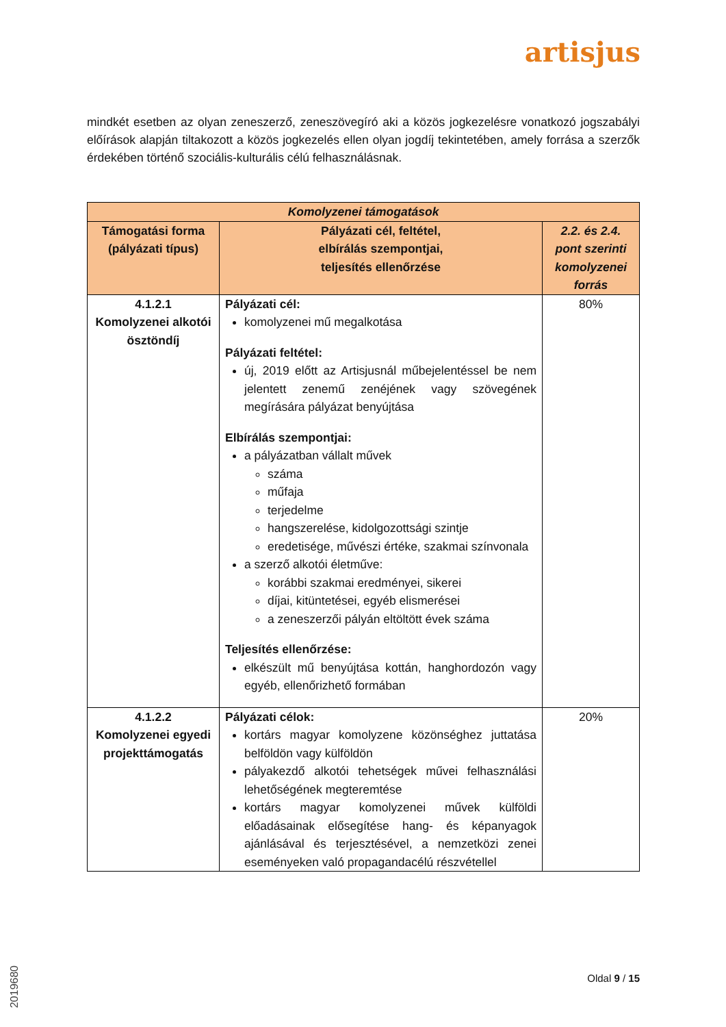artisjus
mindkét esetben az olyan zeneszerző, zeneszövegíró aki a közös jogkezelésre vonatkozó jogszabályi előírások alapján tiltakozott a közös jogkezelés ellen olyan jogdíj tekintetében, amely forrása a szerzők érdekében történő szociális-kulturális célú felhasználásnak.
| Komolyzenei támogatások | | |
| --- | --- | --- |
| Támogatási forma (pályázati típus) | Pályázati cél, feltétel, elbírálás szempontjai, teljesítés ellenőrzése | 2.2. és 2.4. pont szerinti komolyzenei forrás |
| 4.1.2.1 Komolyzenei alkotói ösztöndíj | Pályázati cél: komolyzenei mű megalkotása Pályázati feltétel: új, 2019 előtt az Artisjusnál műbejelentéssel be nem jelentett zenemű zenéjének vagy szövegének megírására pályázat benyújtása Elbírálás szempontjai: a pályázatban vállalt művek száma műfaja terjedelme hangszerelése, kidolgozottsági szintje eredetisége, művészi értéke, szakmai színvonala a szerző alkotói életműve: korábbi szakmai eredményei, sikerei díjai, kitüntetései, egyéb elismerései a zeneszerzői pályán eltöltött évek száma Teljesítés ellenőrzése: elkészült mű benyújtása kottán, hanghordozón vagy egyéb, ellenőrizhető formában | 80% |
| 4.1.2.2 Komolyzenei egyedi projekttámogatás | Pályázati célok: kortárs magyar komolyzene közönséghez juttatása belföldön vagy külföldön pályakezdő alkotói tehetségek művei felhasználási lehetőségének megteremtése kortárs magyar komolyzenei művek külföldi előadásainak elősegítése hang- és képanyagok ajánlásával és terjesztésével, a nemzetközi zenei eseményeken való propagandacélú részvétellel | 20% |
Oldal 9 / 15
2019680